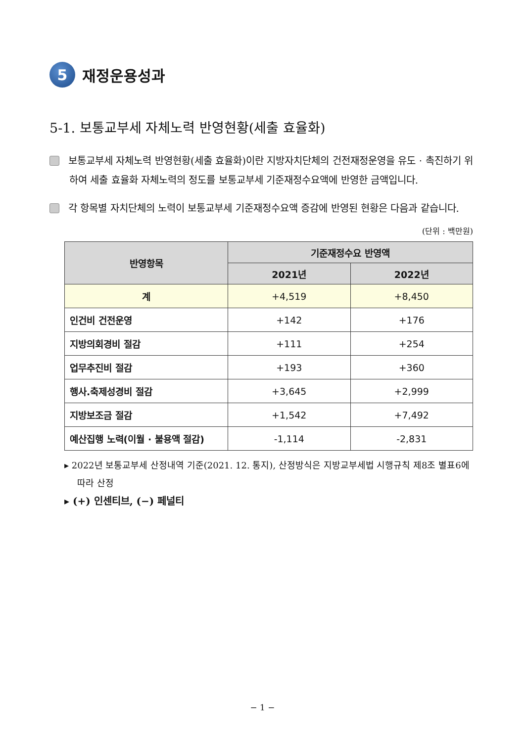5
재정운용성과
5-1. 보통교부세 자체노력 반영현황(세출 효율화)
보통교부세 자체노력 반영현황(세출 효율화)이란 지방자치단체의 건전재정운영을 유도 · 촉진하기 위하여 세출 효율화 자체노력의 정도를 보통교부세 기준재정수요액에 반영한 금액입니다.
각 항목별 자치단체의 노력이 보통교부세 기준재정수요액 증감에 반영된 현황은 다음과 같습니다.
(단위 : 백만원)
| 반영항목 | 기준재정수요 반영액 | |
| --- | --- | --- |
| | 2021년 | 2022년 |
| 계 | +4,519 | +8,450 |
| 인건비 건전운영 | +142 | +176 |
| 지방의회경비 절감 | +111 | +254 |
| 업무추진비 절감 | +193 | +360 |
| 행사.축제성경비 절감 | +3,645 | +2,999 |
| 지방보조금 절감 | +1,542 | +7,492 |
| 예산집행 노력(이월 · 불용액 절감) | -1,114 | -2,831 |
▸ 2022년 보통교부세 산정내역 기준(2021. 12. 통지), 산정방식은 지방교부세법 시행규칙 제8조 별표6에 따라 산정
▸ (+) 인센티브, (−) 페널티
− 1 −